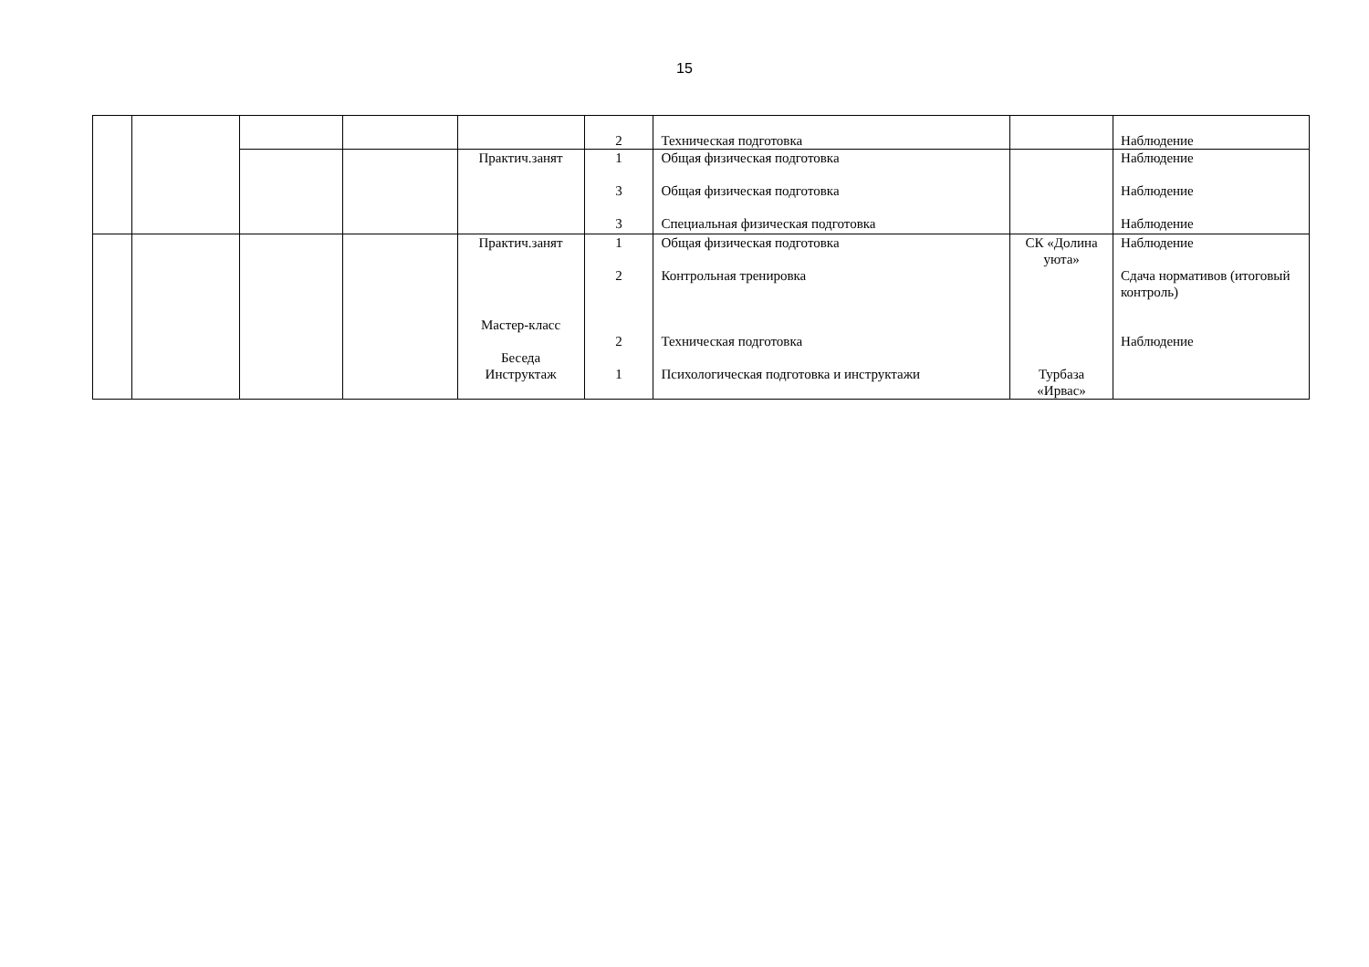15
| | | | | | 2 | Техническая подготовка | | Наблюдение |
| | | | | Практич.занят | 1 3 3 | Общая физическая подготовка Общая физическая подготовка Специальная физическая подготовка | | Наблюдение Наблюдение Наблюдение |
| | | | | Практич.занят Мастер-класс Беседа Инструктаж | 1 2 2 1 | Общая физическая подготовка Контрольная тренировка Техническая подготовка Психологическая подготовка и инструктажи | СК «Долина уюта» Турбаза «Ирвас» | Наблюдение Сдача нормативов (итоговый контроль) Наблюдение |